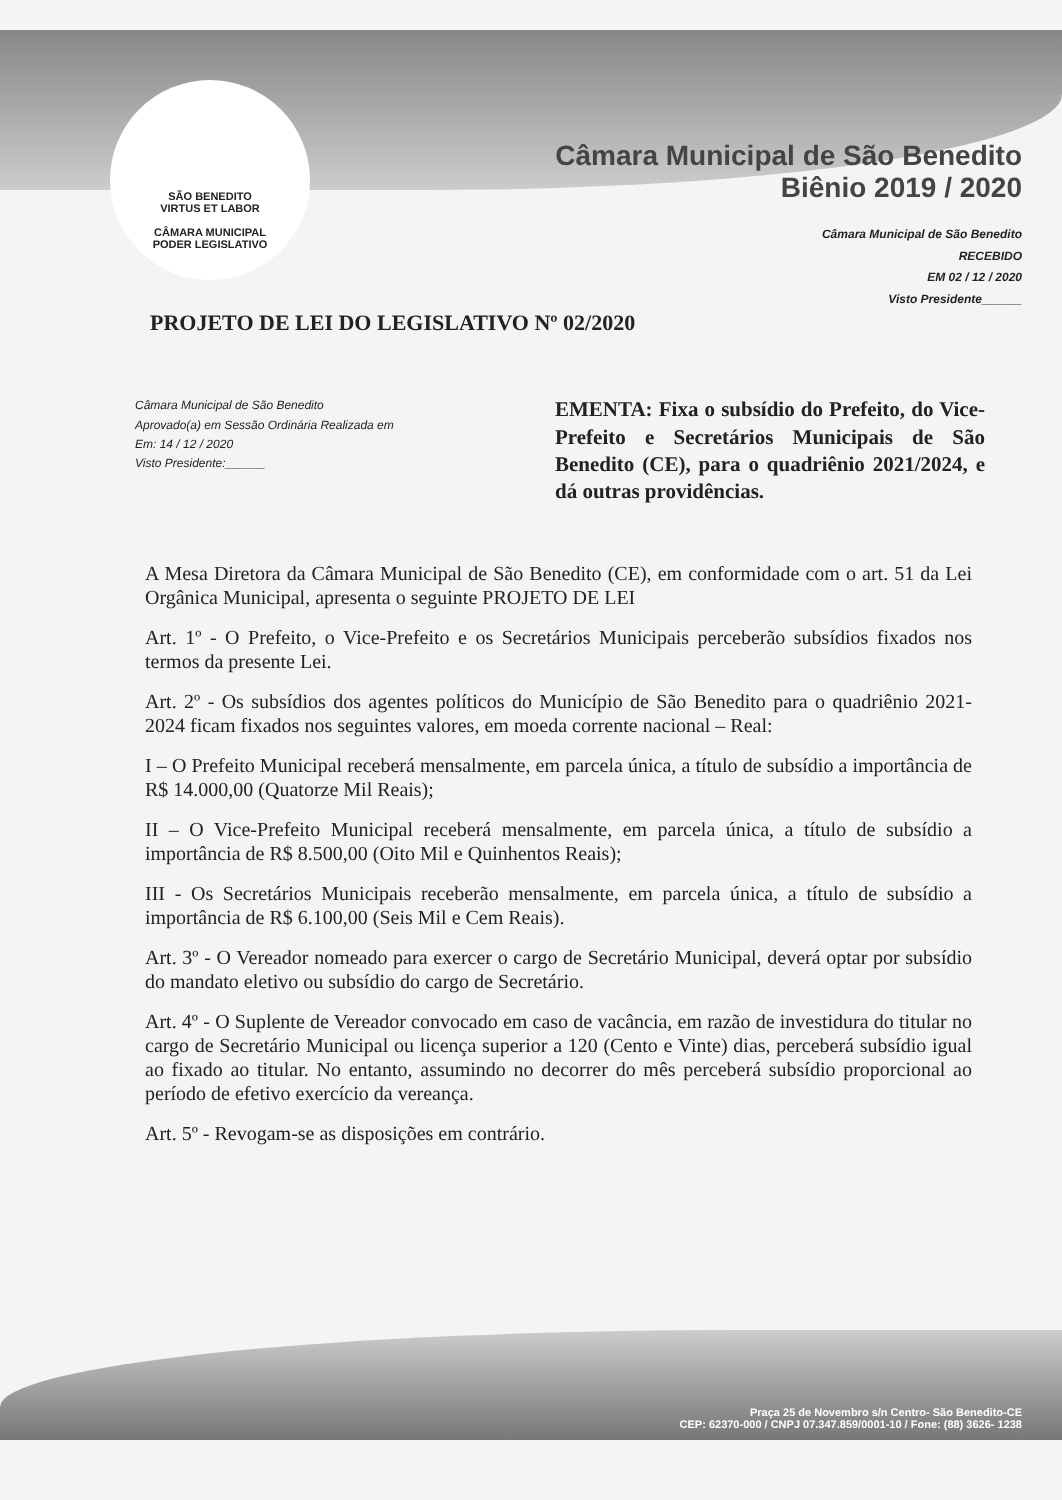SÃO BENEDITO
VIRTUS ET LABOR
CÂMARA MUNICIPAL
PODER LEGISLATIVO
Câmara Municipal de São Benedito
Biênio 2019 / 2020
Câmara Municipal de São Benedito
RECEBIDO
EM 02 / 12 / 2020
Visto Presidente______
PROJETO DE LEI DO LEGISLATIVO Nº 02/2020
Câmara Municipal de São Benedito
Aprovado(a) em Sessão Ordinária Realizada em
Em: 14 / 12 / 2020
Visto Presidente:______
EMENTA: Fixa o subsídio do Prefeito, do Vice-Prefeito e Secretários Municipais de São Benedito (CE), para o quadriênio 2021/2024, e dá outras providências.
A Mesa Diretora da Câmara Municipal de São Benedito (CE), em conformidade com o art. 51 da Lei Orgânica Municipal, apresenta o seguinte PROJETO DE LEI
Art. 1º - O Prefeito, o Vice-Prefeito e os Secretários Municipais perceberão subsídios fixados nos termos da presente Lei.
Art. 2º - Os subsídios dos agentes políticos do Município de São Benedito para o quadriênio 2021-2024 ficam fixados nos seguintes valores, em moeda corrente nacional – Real:
I – O Prefeito Municipal receberá mensalmente, em parcela única, a título de subsídio a importância de R$ 14.000,00 (Quatorze Mil Reais);
II – O Vice-Prefeito Municipal receberá mensalmente, em parcela única, a título de subsídio a importância de R$ 8.500,00 (Oito Mil e Quinhentos Reais);
III - Os Secretários Municipais receberão mensalmente, em parcela única, a título de subsídio a importância de R$ 6.100,00 (Seis Mil e Cem Reais).
Art. 3º - O Vereador nomeado para exercer o cargo de Secretário Municipal, deverá optar por subsídio do mandato eletivo ou subsídio do cargo de Secretário.
Art. 4º - O Suplente de Vereador convocado em caso de vacância, em razão de investidura do titular no cargo de Secretário Municipal ou licença superior a 120 (Cento e Vinte) dias, perceberá subsídio igual ao fixado ao titular. No entanto, assumindo no decorrer do mês perceberá subsídio proporcional ao período de efetivo exercício da vereança.
Art. 5º - Revogam-se as disposições em contrário.
Praça 25 de Novembro s/n Centro- São Benedito-CE
CEP: 62370-000 / CNPJ 07.347.859/0001-10 / Fone: (88) 3626- 1238